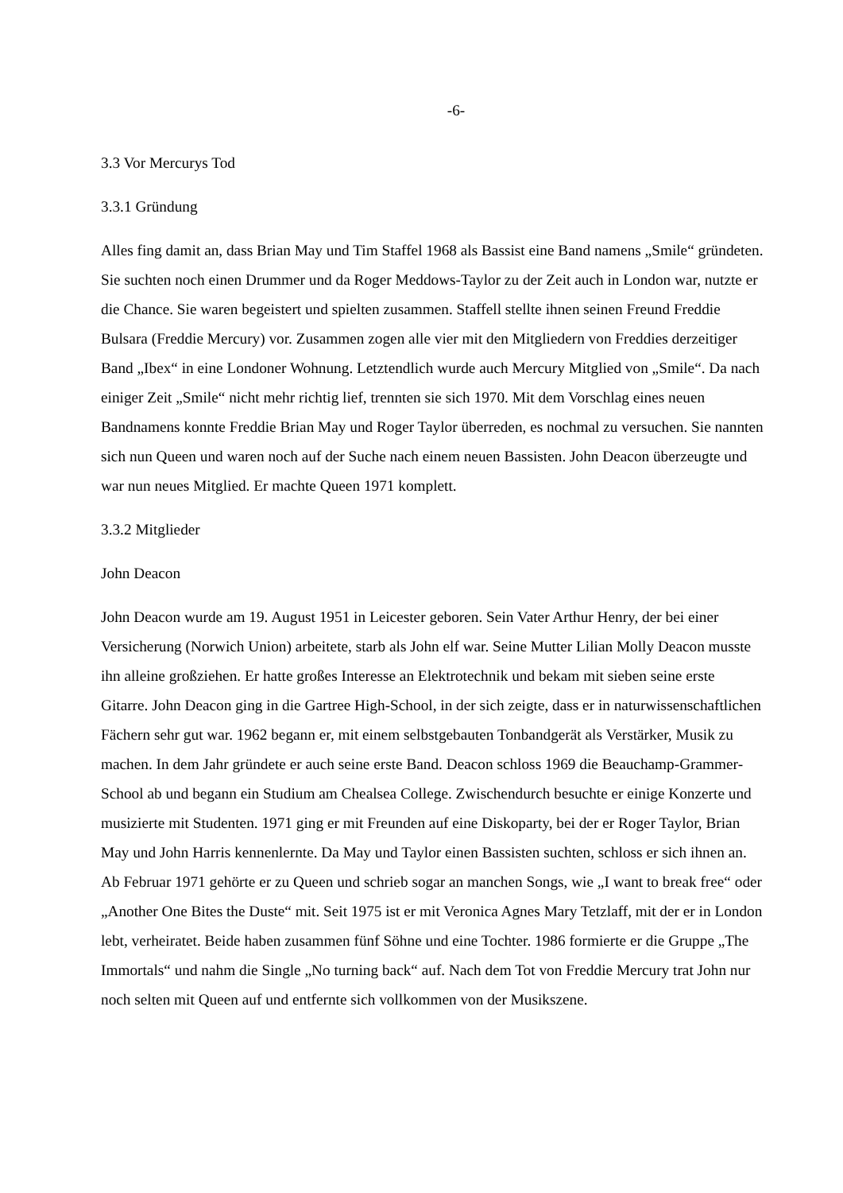-6-
3.3 Vor Mercurys Tod
3.3.1 Gründung
Alles fing damit an, dass Brian May und Tim Staffel 1968 als Bassist eine Band namens „Smile“ gründeten. Sie suchten noch einen Drummer und da Roger Meddows-Taylor zu der Zeit auch in London war, nutzte er die Chance. Sie waren begeistert und spielten zusammen. Staffell stellte ihnen seinen Freund Freddie Bulsara (Freddie Mercury) vor. Zusammen zogen alle vier mit den Mitgliedern von Freddies derzeitiger Band „Ibex“ in eine Londoner Wohnung. Letztendlich wurde auch Mercury Mitglied von „Smile“. Da nach einiger Zeit „Smile“ nicht mehr richtig lief, trennten sie sich 1970. Mit dem Vorschlag eines neuen Bandnamens konnte Freddie Brian May und Roger Taylor überreden, es nochmal zu versuchen. Sie nannten sich nun Queen und waren noch auf der Suche nach einem neuen Bassisten. John Deacon überzeugte und war nun neues Mitglied. Er machte Queen 1971 komplett.
3.3.2 Mitglieder
John Deacon
John Deacon wurde am 19. August 1951 in Leicester geboren. Sein Vater Arthur Henry, der bei einer Versicherung (Norwich Union) arbeitete, starb als John elf war. Seine Mutter Lilian Molly Deacon musste ihn alleine großziehen. Er hatte großes Interesse an Elektrotechnik und bekam mit sieben seine erste Gitarre. John Deacon ging in die Gartree High-School, in der sich zeigte, dass er in naturwissenschaftlichen Fächern sehr gut war. 1962 begann er, mit einem selbstgebauten Tonbandgerät als Verstärker, Musik zu machen. In dem Jahr gründete er auch seine erste Band. Deacon schloss 1969 die Beauchamp-Grammer-School ab und begann ein Studium am Chealsea College. Zwischendurch besuchte er einige Konzerte und musizierte mit Studenten. 1971 ging er mit Freunden auf eine Diskoparty, bei der er Roger Taylor, Brian May und John Harris kennenlernte. Da May und Taylor einen Bassisten suchten, schloss er sich ihnen an. Ab Februar 1971 gehörte er zu Queen und schrieb sogar an manchen Songs, wie „I want to break free“ oder „Another One Bites the Duste“ mit. Seit 1975 ist er mit Veronica Agnes Mary Tetzlaff, mit der er in London lebt, verheiratet. Beide haben zusammen fünf Söhne und eine Tochter. 1986 formierte er die Gruppe „The Immortals“ und nahm die Single „No turning back“ auf. Nach dem Tot von Freddie Mercury trat John nur noch selten mit Queen auf und entfernte sich vollkommen von der Musikszene.